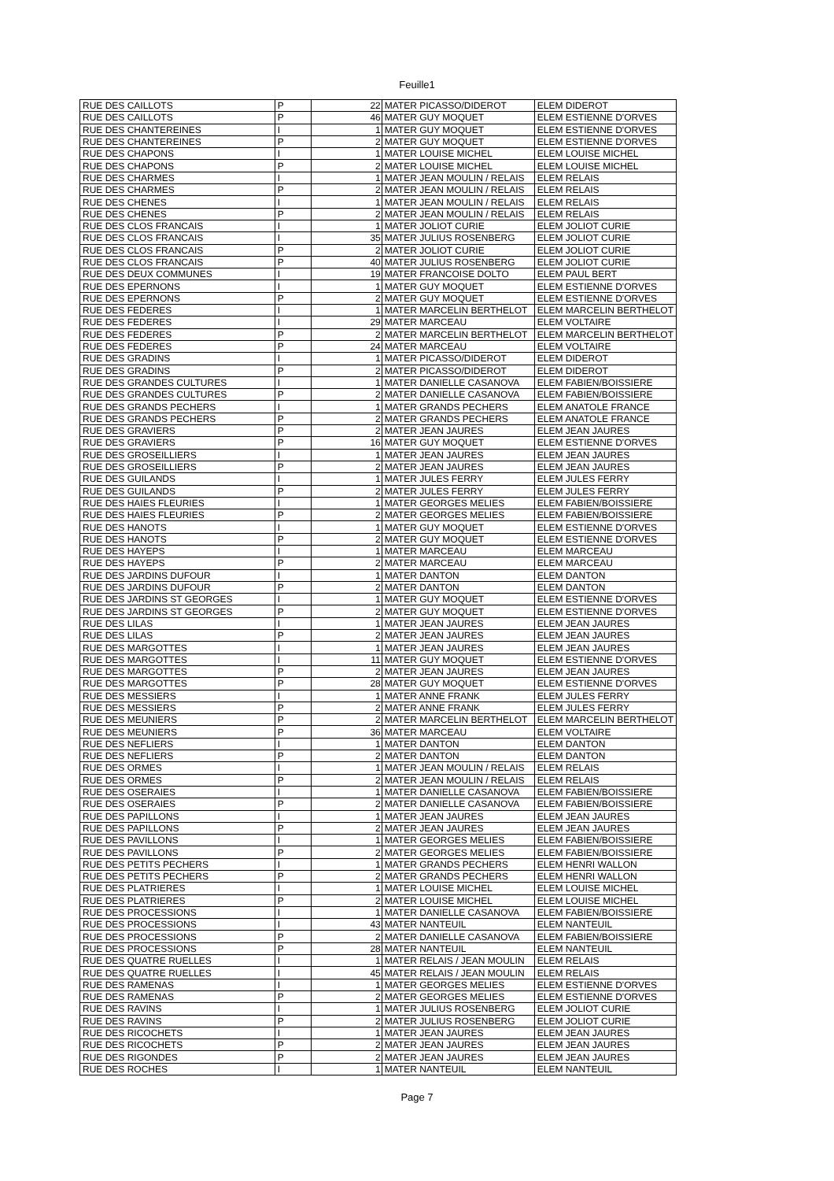Feuille1
| RUE DES CAILLOTS | P | 22 | MATER PICASSO/DIDEROT | ELEM DIDEROT |
| RUE DES CAILLOTS | P | 46 | MATER GUY MOQUET | ELEM ESTIENNE D'ORVES |
| RUE DES CHANTEREINES | I | 1 | MATER GUY MOQUET | ELEM ESTIENNE D'ORVES |
| RUE DES CHANTEREINES | P | 2 | MATER GUY MOQUET | ELEM ESTIENNE D'ORVES |
| RUE DES CHAPONS | I | 1 | MATER LOUISE MICHEL | ELEM LOUISE MICHEL |
| RUE DES CHAPONS | P | 2 | MATER LOUISE MICHEL | ELEM LOUISE MICHEL |
| RUE DES CHARMES | I | 1 | MATER JEAN MOULIN / RELAIS | ELEM RELAIS |
| RUE DES CHARMES | P | 2 | MATER JEAN MOULIN / RELAIS | ELEM RELAIS |
| RUE DES CHENES | I | 1 | MATER JEAN MOULIN / RELAIS | ELEM RELAIS |
| RUE DES CHENES | P | 2 | MATER JEAN MOULIN / RELAIS | ELEM RELAIS |
| RUE DES CLOS FRANCAIS | I | 1 | MATER JOLIOT CURIE | ELEM JOLIOT CURIE |
| RUE DES CLOS FRANCAIS | I | 35 | MATER JULIUS ROSENBERG | ELEM JOLIOT CURIE |
| RUE DES CLOS FRANCAIS | P | 2 | MATER JOLIOT CURIE | ELEM JOLIOT CURIE |
| RUE DES CLOS FRANCAIS | P | 40 | MATER JULIUS ROSENBERG | ELEM JOLIOT CURIE |
| RUE DES DEUX COMMUNES | I | 19 | MATER FRANCOISE DOLTO | ELEM PAUL BERT |
| RUE DES EPERNONS | I | 1 | MATER GUY MOQUET | ELEM ESTIENNE D'ORVES |
| RUE DES EPERNONS | P | 2 | MATER GUY MOQUET | ELEM ESTIENNE D'ORVES |
| RUE DES FEDERES | I | 1 | MATER MARCELIN BERTHELOT | ELEM MARCELIN BERTHELOT |
| RUE DES FEDERES | I | 29 | MATER MARCEAU | ELEM VOLTAIRE |
| RUE DES FEDERES | P | 2 | MATER MARCELIN BERTHELOT | ELEM MARCELIN BERTHELOT |
| RUE DES FEDERES | P | 24 | MATER MARCEAU | ELEM VOLTAIRE |
| RUE DES GRADINS | I | 1 | MATER PICASSO/DIDEROT | ELEM DIDEROT |
| RUE DES GRADINS | P | 2 | MATER PICASSO/DIDEROT | ELEM DIDEROT |
| RUE DES GRANDES CULTURES | I | 1 | MATER DANIELLE CASANOVA | ELEM FABIEN/BOISSIERE |
| RUE DES GRANDES CULTURES | P | 2 | MATER DANIELLE CASANOVA | ELEM FABIEN/BOISSIERE |
| RUE DES GRANDS PECHERS | I | 1 | MATER GRANDS PECHERS | ELEM ANATOLE FRANCE |
| RUE DES GRANDS PECHERS | P | 2 | MATER GRANDS PECHERS | ELEM ANATOLE FRANCE |
| RUE DES GRAVIERS | P | 2 | MATER JEAN JAURES | ELEM JEAN JAURES |
| RUE DES GRAVIERS | P | 16 | MATER GUY MOQUET | ELEM ESTIENNE D'ORVES |
| RUE DES GROSEILLIERS | I | 1 | MATER JEAN JAURES | ELEM JEAN JAURES |
| RUE DES GROSEILLIERS | P | 2 | MATER JEAN JAURES | ELEM JEAN JAURES |
| RUE DES GUILANDS | I | 1 | MATER JULES FERRY | ELEM JULES FERRY |
| RUE DES GUILANDS | P | 2 | MATER JULES FERRY | ELEM JULES FERRY |
| RUE DES HAIES FLEURIES | I | 1 | MATER GEORGES MELIES | ELEM FABIEN/BOISSIERE |
| RUE DES HAIES FLEURIES | P | 2 | MATER GEORGES MELIES | ELEM FABIEN/BOISSIERE |
| RUE DES HANOTS | I | 1 | MATER GUY MOQUET | ELEM ESTIENNE D'ORVES |
| RUE DES HANOTS | P | 2 | MATER GUY MOQUET | ELEM ESTIENNE D'ORVES |
| RUE DES HAYEPS | I | 1 | MATER MARCEAU | ELEM MARCEAU |
| RUE DES HAYEPS | P | 2 | MATER MARCEAU | ELEM MARCEAU |
| RUE DES JARDINS DUFOUR | I | 1 | MATER DANTON | ELEM DANTON |
| RUE DES JARDINS DUFOUR | P | 2 | MATER DANTON | ELEM DANTON |
| RUE DES JARDINS ST GEORGES | I | 1 | MATER GUY MOQUET | ELEM ESTIENNE D'ORVES |
| RUE DES JARDINS ST GEORGES | P | 2 | MATER GUY MOQUET | ELEM ESTIENNE D'ORVES |
| RUE DES LILAS | I | 1 | MATER JEAN JAURES | ELEM JEAN JAURES |
| RUE DES LILAS | P | 2 | MATER JEAN JAURES | ELEM JEAN JAURES |
| RUE DES MARGOTTES | I | 1 | MATER JEAN JAURES | ELEM JEAN JAURES |
| RUE DES MARGOTTES | I | 11 | MATER GUY MOQUET | ELEM ESTIENNE D'ORVES |
| RUE DES MARGOTTES | P | 2 | MATER JEAN JAURES | ELEM JEAN JAURES |
| RUE DES MARGOTTES | P | 28 | MATER GUY MOQUET | ELEM ESTIENNE D'ORVES |
| RUE DES MESSIERS | I | 1 | MATER ANNE FRANK | ELEM JULES FERRY |
| RUE DES MESSIERS | P | 2 | MATER ANNE FRANK | ELEM JULES FERRY |
| RUE DES MEUNIERS | P | 2 | MATER MARCELIN BERTHELOT | ELEM MARCELIN BERTHELOT |
| RUE DES MEUNIERS | P | 36 | MATER MARCEAU | ELEM VOLTAIRE |
| RUE DES NEFLIERS | I | 1 | MATER DANTON | ELEM DANTON |
| RUE DES NEFLIERS | P | 2 | MATER DANTON | ELEM DANTON |
| RUE DES ORMES | I | 1 | MATER JEAN MOULIN / RELAIS | ELEM RELAIS |
| RUE DES ORMES | P | 2 | MATER JEAN MOULIN / RELAIS | ELEM RELAIS |
| RUE DES OSERAIES | I | 1 | MATER DANIELLE CASANOVA | ELEM FABIEN/BOISSIERE |
| RUE DES OSERAIES | P | 2 | MATER DANIELLE CASANOVA | ELEM FABIEN/BOISSIERE |
| RUE DES PAPILLONS | I | 1 | MATER JEAN JAURES | ELEM JEAN JAURES |
| RUE DES PAPILLONS | P | 2 | MATER JEAN JAURES | ELEM JEAN JAURES |
| RUE DES PAVILLONS | I | 1 | MATER GEORGES MELIES | ELEM FABIEN/BOISSIERE |
| RUE DES PAVILLONS | P | 2 | MATER GEORGES MELIES | ELEM FABIEN/BOISSIERE |
| RUE DES PETITS PECHERS | I | 1 | MATER GRANDS PECHERS | ELEM HENRI WALLON |
| RUE DES PETITS PECHERS | P | 2 | MATER GRANDS PECHERS | ELEM HENRI WALLON |
| RUE DES PLATRIERES | I | 1 | MATER LOUISE MICHEL | ELEM LOUISE MICHEL |
| RUE DES PLATRIERES | P | 2 | MATER LOUISE MICHEL | ELEM LOUISE MICHEL |
| RUE DES PROCESSIONS | I | 1 | MATER DANIELLE CASANOVA | ELEM FABIEN/BOISSIERE |
| RUE DES PROCESSIONS | I | 43 | MATER NANTEUIL | ELEM NANTEUIL |
| RUE DES PROCESSIONS | P | 2 | MATER DANIELLE CASANOVA | ELEM FABIEN/BOISSIERE |
| RUE DES PROCESSIONS | P | 28 | MATER NANTEUIL | ELEM NANTEUIL |
| RUE DES QUATRE RUELLES | I | 1 | MATER RELAIS / JEAN MOULIN | ELEM RELAIS |
| RUE DES QUATRE RUELLES | I | 45 | MATER RELAIS / JEAN MOULIN | ELEM RELAIS |
| RUE DES RAMENAS | I | 1 | MATER GEORGES MELIES | ELEM ESTIENNE D'ORVES |
| RUE DES RAMENAS | P | 2 | MATER GEORGES MELIES | ELEM ESTIENNE D'ORVES |
| RUE DES RAVINS | I | 1 | MATER JULIUS ROSENBERG | ELEM JOLIOT CURIE |
| RUE DES RAVINS | P | 2 | MATER JULIUS ROSENBERG | ELEM JOLIOT CURIE |
| RUE DES RICOCHETS | I | 1 | MATER JEAN JAURES | ELEM JEAN JAURES |
| RUE DES RICOCHETS | P | 2 | MATER JEAN JAURES | ELEM JEAN JAURES |
| RUE DES RIGONDES | P | 2 | MATER JEAN JAURES | ELEM JEAN JAURES |
| RUE DES ROCHES | I | 1 | MATER NANTEUIL | ELEM NANTEUIL |
Page 7